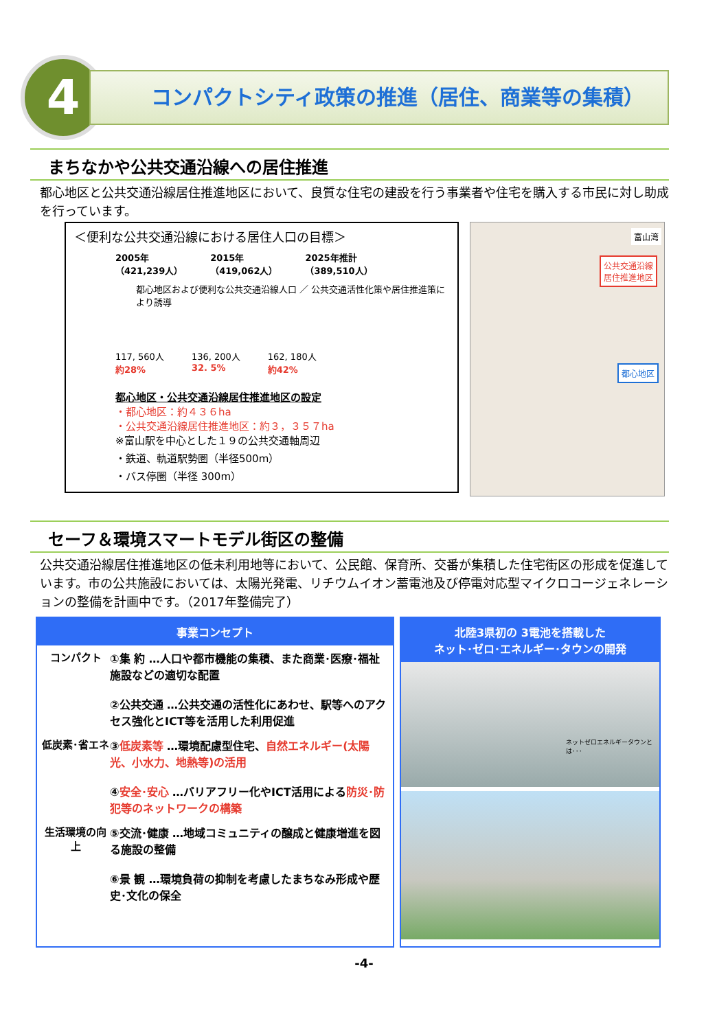4 コンパクトシティ政策の推進（居住、商業等の集積）
まちなかや公共交通沿線への居住推進
都心地区と公共交通沿線居住推進地区において、良質な住宅の建設を行う事業者や住宅を購入する市民に対し助成を行っています。
＜便利な公共交通沿線における居住人口の目標＞
2005年
（421,239人）
2015年
（419,062人）
2025年推計
（389,510人）
都心地区および便利な公共交通沿線人口 ／ 公共交通活性化策や居住推進策により誘導
117, 560人
約28%
136, 200人
32. 5%
162, 180人
約42%
都心地区・公共交通沿線居住推進地区の設定
・都心地区：約４３６ha
・公共交通沿線居住推進地区：約３，３５７ha
※富山駅を中心とした１９の公共交通軸周辺
・鉄道、軌道駅勢圏（半径500m）
・バス停圏（半径 300m）
富山湾
公共交通沿線
居住推進地区
都心地区
セーフ＆環境スマートモデル街区の整備
公共交通沿線居住推進地区の低未利用地等において、公民館、保育所、交番が集積した住宅街区の形成を促進しています。市の公共施設においては、太陽光発電、リチウムイオン蓄電池及び停電対応型マイクロコージェネレーションの整備を計画中です。（2017年整備完了）
事業コンセプト
コンパクト ①集 約 …人口や都市機能の集積、また商業･医療･福祉施設などの適切な配置
②公共交通 …公共交通の活性化にあわせ、駅等へのアクセス強化とICT等を活用した利用促進
低炭素･省エネ ③低炭素等 …環境配慮型住宅、自然エネルギー(太陽光、小水力、地熱等)の活用
④安全･安心 …バリアフリー化やICT活用による防災･防犯等のネットワークの構築
生活環境の向上
⑤交流･健康 …地域コミュニティの醸成と健康増進を図る施設の整備
⑥景 観 …環境負荷の抑制を考慮したまちなみ形成や歴史･文化の保全
北陸3県初の 3電池を搭載した
ネット･ゼロ･エネルギー･タウンの開発
ネットゼロエネルギータウンとは･･･
-4-